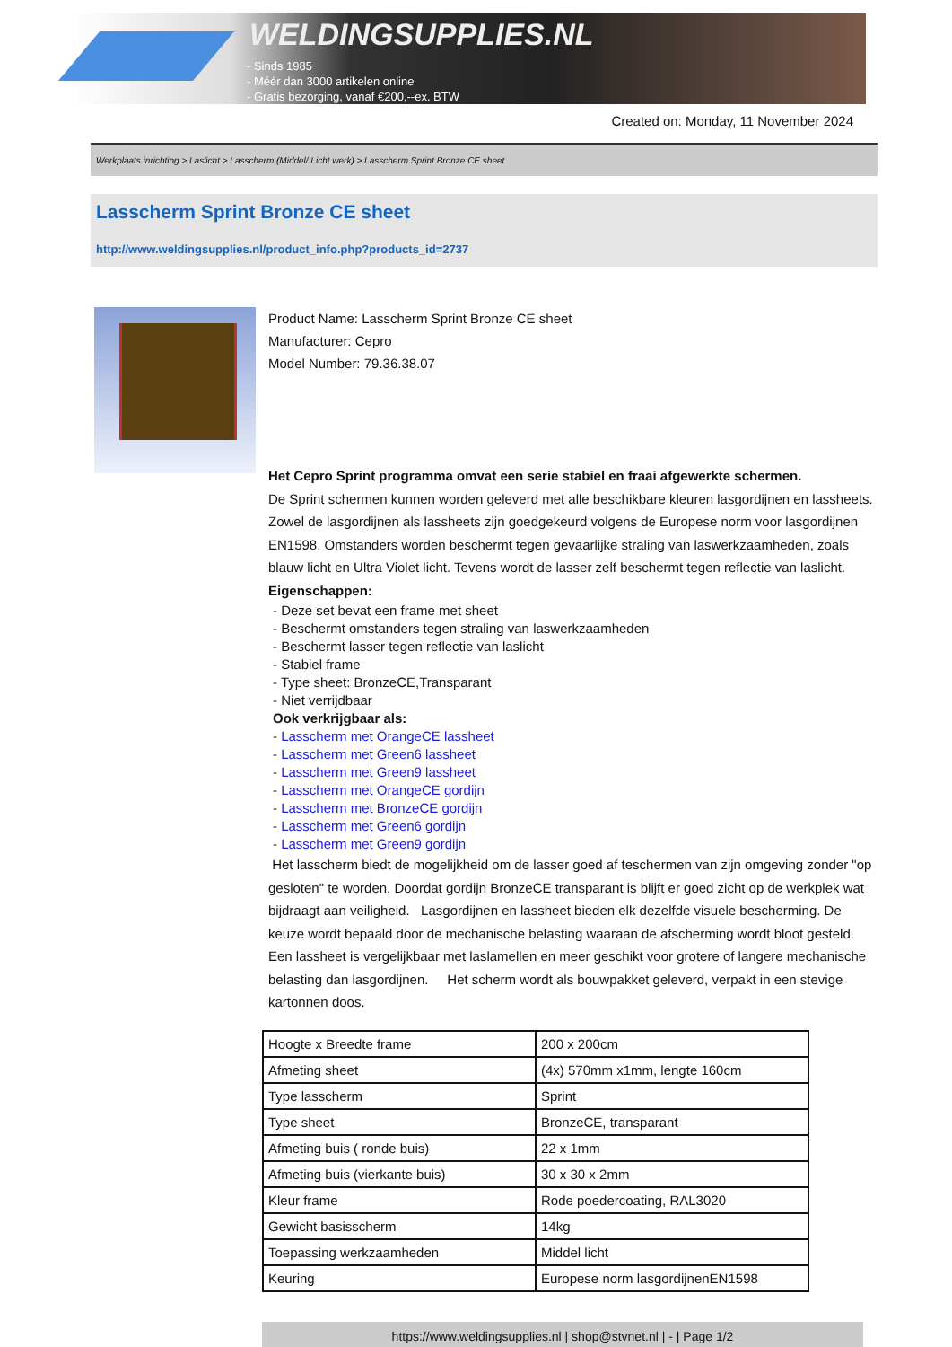WELDINGSUPPLIES.NL
- Sinds 1985
- Méér dan 3000 artikelen online
- Gratis bezorging, vanaf €200,--ex. BTW
Created on: Monday, 11 November 2024
Werkplaats inrichting > Laslicht > Lasscherm (Middel/ Licht werk) > Lasscherm Sprint Bronze CE sheet
Lasscherm Sprint Bronze CE sheet
http://www.weldingsupplies.nl/product_info.php?products_id=2737
Product Name: Lasscherm Sprint Bronze CE sheet
Manufacturer: Cepro
Model Number: 79.36.38.07
Het Cepro Sprint programma omvat een serie stabiel en fraai afgewerkte schermen.
De Sprint schermen kunnen worden geleverd met alle beschikbare kleuren lasgordijnen en lassheets. Zowel de lasgordijnen als lassheets zijn goedgekeurd volgens de Europese norm voor lasgordijnen EN1598. Omstanders worden beschermt tegen gevaarlijke straling van laswerkzaamheden, zoals blauw licht en Ultra Violet licht. Tevens wordt de lasser zelf beschermt tegen reflectie van laslicht. Eigenschappen:
- Deze set bevat een frame met sheet
- Beschermt omstanders tegen straling van laswerkzaamheden
- Beschermt lasser tegen reflectie van laslicht
- Stabiel frame
- Type sheet: BronzeCE,Transparant
- Niet verrijdbaar
Ook verkrijgbaar als:
- Lasscherm met OrangeCE lassheet
- Lasscherm met Green6 lassheet
- Lasscherm met Green9 lassheet
- Lasscherm met OrangeCE gordijn
- Lasscherm met BronzeCE gordijn
- Lasscherm met Green6 gordijn
- Lasscherm met Green9 gordijn
Het lasscherm biedt de mogelijkheid om de lasser goed af teschermen van zijn omgeving zonder "op gesloten" te worden. Doordat gordijn BronzeCE transparant is blijft er goed zicht op de werkplek wat bijdraagt aan veiligheid. Lasgordijnen en lassheet bieden elk dezelfde visuele bescherming. De keuze wordt bepaald door de mechanische belasting waaraan de afscherming wordt bloot gesteld. Een lassheet is vergelijkbaar met laslamellen en meer geschikt voor grotere of langere mechanische belasting dan lasgordijnen. Het scherm wordt als bouwpakket geleverd, verpakt in een stevige kartonnen doos.
| Hoogte x Breedte frame | 200 x 200cm |
| Afmeting sheet | (4x) 570mm x1mm, lengte 160cm |
| Type lasscherm | Sprint |
| Type sheet | BronzeCE, transparant |
| Afmeting buis ( ronde buis) | 22 x 1mm |
| Afmeting buis (vierkante buis) | 30 x 30 x 2mm |
| Kleur frame | Rode poedercoating, RAL3020 |
| Gewicht basisscherm | 14kg |
| Toepassing werkzaamheden | Middel licht |
| Keuring | Europese norm lasgordijnenEN1598 |
https://www.weldingsupplies.nl | shop@stvnet.nl | - | Page 1/2